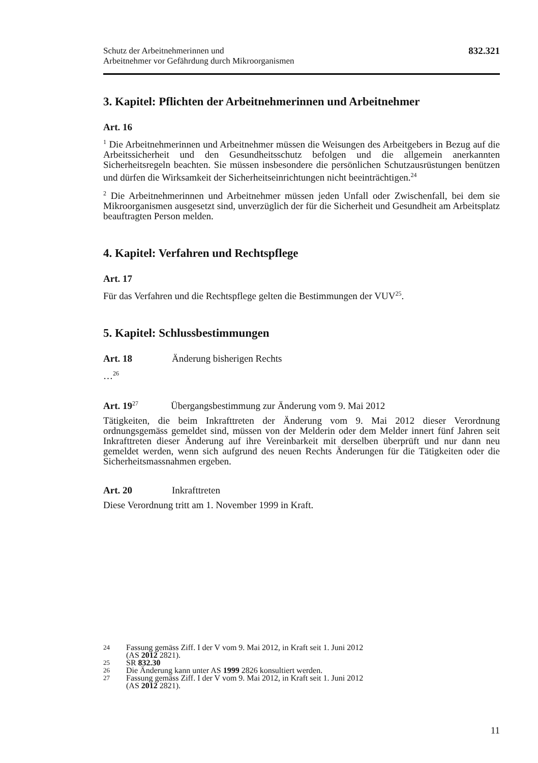Schutz der Arbeitnehmerinnen und
Arbeitnehmer vor Gefährdung durch Mikroorganismen
832.321
3. Kapitel: Pflichten der Arbeitnehmerinnen und Arbeitnehmer
Art. 16
<sup>1</sup> Die Arbeitnehmerinnen und Arbeitnehmer müssen die Weisungen des Arbeitgebers in Bezug auf die Arbeitssicherheit und den Gesundheitsschutz befolgen und die allgemein anerkannten Sicherheitsregeln beachten. Sie müssen insbesondere die persönlichen Schutzausrüstungen benützen und dürfen die Wirksamkeit der Sicherheitseinrichtungen nicht beeinträchtigen.<sup>24</sup>
<sup>2</sup> Die Arbeitnehmerinnen und Arbeitnehmer müssen jeden Unfall oder Zwischenfall, bei dem sie Mikroorganismen ausgesetzt sind, unverzüglich der für die Sicherheit und Gesundheit am Arbeitsplatz beauftragten Person melden.
4. Kapitel: Verfahren und Rechtspflege
Art. 17
Für das Verfahren und die Rechtspflege gelten die Bestimmungen der VUV<sup>25</sup>.
5. Kapitel: Schlussbestimmungen
Art. 18 Änderung bisherigen Rechts
…<sup>26</sup>
Art. 19<sup>27</sup> Übergangsbestimmung zur Änderung vom 9. Mai 2012
Tätigkeiten, die beim Inkrafttreten der Änderung vom 9. Mai 2012 dieser Verordnung ordnungsgemäss gemeldet sind, müssen von der Melderin oder dem Melder innert fünf Jahren seit Inkrafttreten dieser Änderung auf ihre Vereinbarkeit mit derselben überprüft und nur dann neu gemeldet werden, wenn sich aufgrund des neuen Rechts Änderungen für die Tätigkeiten oder die Sicherheitsmassnahmen ergeben.
Art. 20 Inkrafttreten
Diese Verordnung tritt am 1. November 1999 in Kraft.
24 Fassung gemäss Ziff. I der V vom 9. Mai 2012, in Kraft seit 1. Juni 2012
(AS 2012 2821).
25 SR 832.30
26 Die Änderung kann unter AS 1999 2826 konsultiert werden.
27 Fassung gemäss Ziff. I der V vom 9. Mai 2012, in Kraft seit 1. Juni 2012
(AS 2012 2821).
11